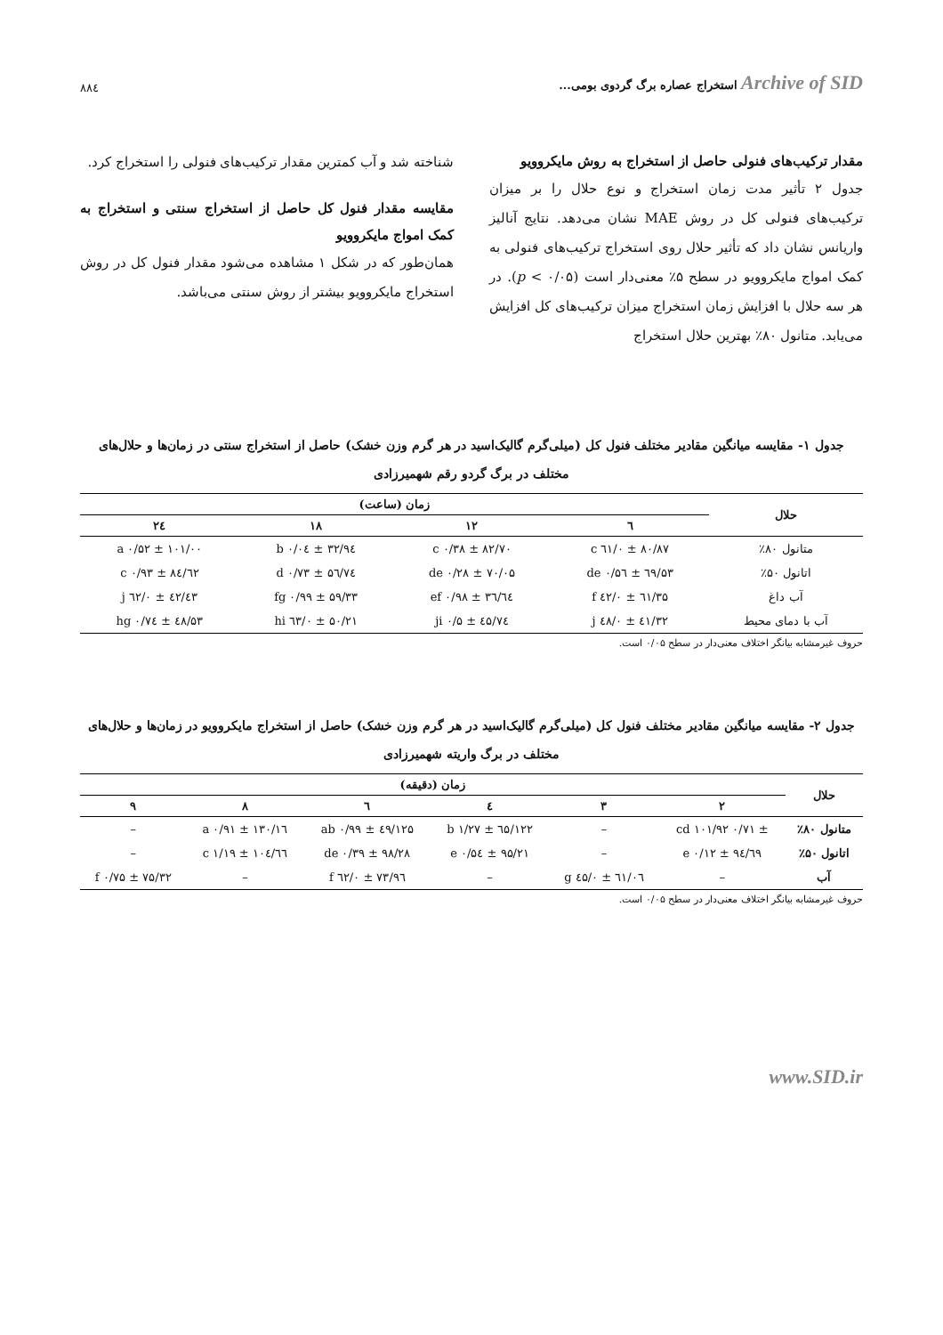Archive of SID استخراج عصاره برگ گردوی بومی... ۸۸٤
مقدار ترکیب‌های فنولی حاصل از استخراج به روش مایکروویو
جدول ۲ تأثیر مدت زمان استخراج و نوع حلال را بر میزان ترکیب‌های فنولی کل در روش MAE نشان می‌دهد. نتایج آنالیز واریانس نشان داد که تأثیر حلال روی استخراج ترکیب‌های فنولی به کمک امواج مایکروویو در سطح ۵٪ معنی‌دار است (p < ۰/۰۵). در هر سه حلال با افزایش زمان استخراج میزان ترکیب‌های کل افزایش می‌یابد. متانول ۸۰٪ بهترین حلال استخراج
شناخته شد و آب کمترین مقدار ترکیب‌های فنولی را استخراج کرد.
مقایسه مقدار فنول کل حاصل از استخراج سنتی و استخراج به کمک امواج مایکروویو
همان‌طور که در شکل ۱ مشاهده می‌شود مقدار فنول کل در روش استخراج مایکروویو بیشتر از روش سنتی می‌باشد.
جدول ۱- مقایسه میانگین مقادیر مختلف فنول کل (میلی‌گرم گالیک‌اسید در هر گرم وزن خشک) حاصل از استخراج سنتی در زمان‌ها و حلال‌های مختلف در برگ گردو رقم شهمیرزادی
| حلال | زمان (ساعت) | | | |
| --- | --- | --- | --- | --- |
| | ٦ | ۱۲ | ۱۸ | ۲٤ |
| متانول ۸۰٪ | ۸۰/۸۷ ± ۰/٦۱ c | ۸۲/۷۰ ± ۰/۳۸ c | ۹٤/۳۲ ± ۰/۰٤ b | ۱۰۱/۰۰ ± ۰/۵۲ a |
| اتانول ۵۰٪ | ٦۹/۵۳ ± ۰/۵٦ de | ۷۰/۰۵ ± ۰/۲۸ de | ۷٤/۵٦ ± ۰/۷۳ d | ۸٤/٦۲ ± ۰/۹۳ c |
| آب داغ | ٦۱/۳۵ ± ۰/٤۲ f | ٦٤/۳٦ ± ۰/۹۸ ef | ۵۹/۳۳ ± ۰/۹۹ fg | ٤۳/٤۲ ± ۰/٦۲ j |
| آب با دمای محیط | ٤۱/۳۲ ± ۰/٤۸ j | ٤۵/۷٤ ± ۰/۵ ji | ۵۰/۲۱ ± ۰/٦۳ hi | ۵۳/٤۸ ± ۰/۷٤ hg |
حروف غیرمشابه بیانگر اختلاف معنی‌دار در سطح ۰/۰۵ است.
جدول ۲- مقایسه میانگین مقادیر مختلف فنول کل (میلی‌گرم گالیک‌اسید در هر گرم وزن خشک) حاصل از استخراج مایکروویو در زمان‌ها و حلال‌های مختلف در برگ واریته شهمیرزادی
| حلال | زمان (دقیقه) | | | | | |
| --- | --- | --- | --- | --- | --- | --- |
| | ۲ | ۳ | ٤ | ٦ | ۸ | ۹ |
| متانول ۸۰٪ | ± ۰/۷۱ cd ۱۰۱/۹۲ | – | ۱۲۲/٦۵ ± ۱/۲۷ b | ۱۲۵/٤۹ ± ۰/۹۹ ab | ۱۳۰/۱٦ ± ۰/۹۱ a | – |
| اتانول ۵۰٪ | ۹٤/٦۹ ± ۰/۱۲ e | – | ۹۵/۲۱ ± ۰/۵٤ e | ۹۸/۲۸ ± ۰/۳۹ de | ۱۰٤/٦٦ ± ۱/۱۹ c | – |
| آب | – | ٦۱/۰٦ ± ۰/٤۵ g | – | ۷۳/۹٦ ± ۰/٦۲ f | – | ۷۵/۳۲ ± ۰/۷۵ f |
حروف غیرمشابه بیانگر اختلاف معنی‌دار در سطح ۰/۰۵ است.
www.SID.ir